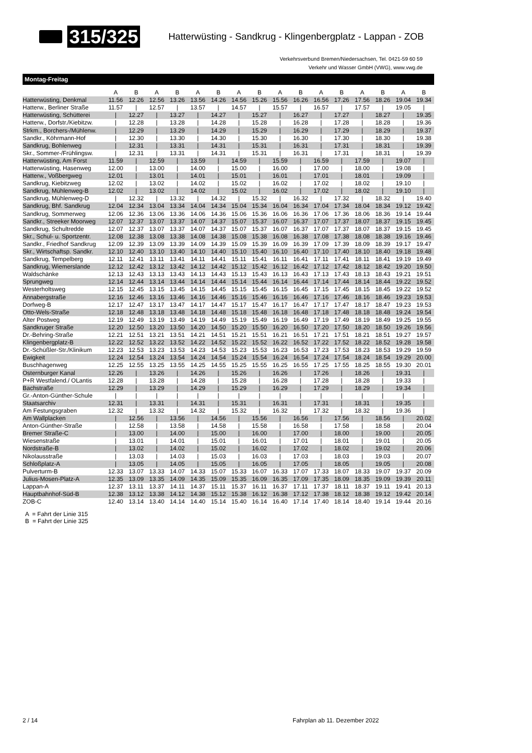315/325 Hatterwüsting - Sandkrug - Klingenbergplatz - Lappan - ZOB
Verkehrsverbund Bremen/Niedersachsen, Tel. 0421-59 60 59
Verkehr und Wasser GmbH (VWG), www.vwg.de
Montag-Freitag
| | A | B | A | B | A | B | A | B | A | B | A | B | A | B | A | B |
| --- | --- | --- | --- | --- | --- | --- | --- | --- | --- | --- | --- | --- | --- | --- | --- | --- |
| Hatterwüsting, Denkmal | 11.56 | 12.26 | 12.56 | 13.26 | 13.56 | 14.26 | 14.56 | 15.26 | 15.56 | 16.26 | 16.56 | 17.26 | 17.56 | 18.26 | 19.04 | 19.34 |
| Hatterw., Berliner Straße | 11.57 | / | 12.57 | / | 13.57 | / | 14.57 | / | 15.57 | / | 16.57 | / | 17.57 | / | 19.05 | / |
| Hatterwüsting, Schütterei | / | 12.27 | / | 13.27 | / | 14.27 | / | 15.27 | / | 16.27 | / | 17.27 | / | 18.27 | / | 19.35 |
| Hatterw., Dorfstr./Kiebitzw. | / | 12.28 | / | 13.28 | / | 14.28 | / | 15.28 | / | 16.28 | / | 17.28 | / | 18.28 | / | 19.36 |
| Strkm., Borchers-/Mühlenw. | / | 12.29 | / | 13.29 | / | 14.29 | / | 15.29 | / | 16.29 | / | 17.29 | / | 18.29 | / | 19.37 |
| Sandkr., Köhrmann-Hof | / | 12.30 | / | 13.30 | / | 14.30 | / | 15.30 | / | 16.30 | / | 17.30 | / | 18.30 | / | 19.38 |
| Sandkrug, Bohlenweg | / | 12.31 | / | 13.31 | / | 14.31 | / | 15.31 | / | 16.31 | / | 17.31 | / | 18.31 | / | 19.39 |
| Skr., Sommer-/Frühlingsw. | / | 12.31 | / | 13.31 | / | 14.31 | / | 15.31 | / | 16.31 | / | 17.31 | / | 18.31 | / | 19.39 |
| Hatterwüsting, Am Forst | 11.59 | / | 12.59 | / | 13.59 | / | 14.59 | / | 15.59 | / | 16.59 | / | 17.59 | / | 19.07 | / |
| Hatterwüsting, Hasenweg | 12.00 | / | 13.00 | / | 14.00 | / | 15.00 | / | 16.00 | / | 17.00 | / | 18.00 | / | 19.08 | / |
| Hatterw., Voßbergweg | 12.01 | / | 13.01 | / | 14.01 | / | 15.01 | / | 16.01 | / | 17.01 | / | 18.01 | / | 19.09 | / |
| Sandkrug, Kiebitzweg | 12.02 | / | 13.02 | / | 14.02 | / | 15.02 | / | 16.02 | / | 17.02 | / | 18.02 | / | 19.10 | / |
| Sandkrug, Mühlenweg-B | 12.02 | / | 13.02 | / | 14.02 | / | 15.02 | / | 16.02 | / | 17.02 | / | 18.02 | / | 19.10 | / |
| Sandkrug, Mühlenweg-D | / | 12.32 | / | 13.32 | / | 14.32 | / | 15.32 | / | 16.32 | / | 17.32 | / | 18.32 | / | 19.40 |
| Sandkrug, Bhf. Sandkrug | 12.04 | 12.34 | 13.04 | 13.34 | 14.04 | 14.34 | 15.04 | 15.34 | 16.04 | 16.34 | 17.04 | 17.34 | 18.04 | 18.34 | 19.12 | 19.42 |
| Sandkrug, Sommerweg | 12.06 | 12.36 | 13.06 | 13.36 | 14.06 | 14.36 | 15.06 | 15.36 | 16.06 | 16.36 | 17.06 | 17.36 | 18.06 | 18.36 | 19.14 | 19.44 |
| Sandkr., Streeker Moorweg | 12.07 | 12.37 | 13.07 | 13.37 | 14.07 | 14.37 | 15.07 | 15.37 | 16.07 | 16.37 | 17.07 | 17.37 | 18.07 | 18.37 | 19.15 | 19.45 |
| Sandkrug, Schultredde | 12.07 | 12.37 | 13.07 | 13.37 | 14.07 | 14.37 | 15.07 | 15.37 | 16.07 | 16.37 | 17.07 | 17.37 | 18.07 | 18.37 | 19.15 | 19.45 |
| Skr., Schul- u. Sportzentr. | 12.08 | 12.38 | 13.08 | 13.38 | 14.08 | 14.38 | 15.08 | 15.38 | 16.08 | 16.38 | 17.08 | 17.38 | 18.08 | 18.38 | 19.16 | 19.46 |
| Sandkr., Friedhof Sandkrug | 12.09 | 12.39 | 13.09 | 13.39 | 14.09 | 14.39 | 15.09 | 15.39 | 16.09 | 16.39 | 17.09 | 17.39 | 18.09 | 18.39 | 19.17 | 19.47 |
| Skr., Wirtschaftsp. Sandkr. | 12.10 | 12.40 | 13.10 | 13.40 | 14.10 | 14.40 | 15.10 | 15.40 | 16.10 | 16.40 | 17.10 | 17.40 | 18.10 | 18.40 | 19.18 | 19.48 |
| Sandkrug, Tempelberg | 12.11 | 12.41 | 13.11 | 13.41 | 14.11 | 14.41 | 15.11 | 15.41 | 16.11 | 16.41 | 17.11 | 17.41 | 18.11 | 18.41 | 19.19 | 19.49 |
| Sandkrug, Wiemerslande | 12.12 | 12.42 | 13.12 | 13.42 | 14.12 | 14.42 | 15.12 | 15.42 | 16.12 | 16.42 | 17.12 | 17.42 | 18.12 | 18.42 | 19.20 | 19.50 |
| Waldschänke | 12.13 | 12.43 | 13.13 | 13.43 | 14.13 | 14.43 | 15.13 | 15.43 | 16.13 | 16.43 | 17.13 | 17.43 | 18.13 | 18.43 | 19.21 | 19.51 |
| Sprungweg | 12.14 | 12.44 | 13.14 | 13.44 | 14.14 | 14.44 | 15.14 | 15.44 | 16.14 | 16.44 | 17.14 | 17.44 | 18.14 | 18.44 | 19.22 | 19.52 |
| Westerholtsweg | 12.15 | 12.45 | 13.15 | 13.45 | 14.15 | 14.45 | 15.15 | 15.45 | 16.15 | 16.45 | 17.15 | 17.45 | 18.15 | 18.45 | 19.22 | 19.52 |
| Annabergstraße | 12.16 | 12.46 | 13.16 | 13.46 | 14.16 | 14.46 | 15.16 | 15.46 | 16.16 | 16.46 | 17.16 | 17.46 | 18.16 | 18.46 | 19.23 | 19.53 |
| Dorfweg-B | 12.17 | 12.47 | 13.17 | 13.47 | 14.17 | 14.47 | 15.17 | 15.47 | 16.17 | 16.47 | 17.17 | 17.47 | 18.17 | 18.47 | 19.23 | 19.53 |
| Otto-Wels-Straße | 12.18 | 12.48 | 13.18 | 13.48 | 14.18 | 14.48 | 15.18 | 15.48 | 16.18 | 16.48 | 17.18 | 17.48 | 18.18 | 18.48 | 19.24 | 19.54 |
| Alter Postweg | 12.19 | 12.49 | 13.19 | 13.49 | 14.19 | 14.49 | 15.19 | 15.49 | 16.19 | 16.49 | 17.19 | 17.49 | 18.19 | 18.49 | 19.25 | 19.55 |
| Sandkruger Straße | 12.20 | 12.50 | 13.20 | 13.50 | 14.20 | 14.50 | 15.20 | 15.50 | 16.20 | 16.50 | 17.20 | 17.50 | 18.20 | 18.50 | 19.26 | 19.56 |
| Dr.-Behring-Straße | 12.21 | 12.51 | 13.21 | 13.51 | 14.21 | 14.51 | 15.21 | 15.51 | 16.21 | 16.51 | 17.21 | 17.51 | 18.21 | 18.51 | 19.27 | 19.57 |
| Klingenbergplatz-B | 12.22 | 12.52 | 13.22 | 13.52 | 14.22 | 14.52 | 15.22 | 15.52 | 16.22 | 16.52 | 17.22 | 17.52 | 18.22 | 18.52 | 19.28 | 19.58 |
| Dr.-Schüßler-Str./Klinikum | 12.23 | 12.53 | 13.23 | 13.53 | 14.23 | 14.53 | 15.23 | 15.53 | 16.23 | 16.53 | 17.23 | 17.53 | 18.23 | 18.53 | 19.29 | 19.59 |
| Ewigkeit | 12.24 | 12.54 | 13.24 | 13.54 | 14.24 | 14.54 | 15.24 | 15.54 | 16.24 | 16.54 | 17.24 | 17.54 | 18.24 | 18.54 | 19.29 | 20.00 |
| Buschhagenweg | 12.25 | 12.55 | 13.25 | 13.55 | 14.25 | 14.55 | 15.25 | 15.55 | 16.25 | 16.55 | 17.25 | 17.55 | 18.25 | 18.55 | 19.30 | 20.01 |
| Osternburger Kanal | 12.26 | / | 13.26 | / | 14.26 | / | 15.26 | / | 16.26 | / | 17.26 | / | 18.26 | / | 19.31 | / |
| P+R Westfalend./ OLantis | 12.28 | / | 13.28 | / | 14.28 | / | 15.28 | / | 16.28 | / | 17.28 | / | 18.28 | / | 19.33 | / |
| Bachstraße | 12.29 | / | 13.29 | / | 14.29 | / | 15.29 | / | 16.29 | / | 17.29 | / | 18.29 | / | 19.34 | / |
| Gr.-Anton-Günther-Schule | / | / | / | / | / | / | / | / | / | / | / | / | / | / | / | / |
| Staatsarchiv | 12.31 | / | 13.31 | / | 14.31 | / | 15.31 | / | 16.31 | / | 17.31 | / | 18.31 | / | 19.35 | / |
| Am Festungsgraben | 12.32 | / | 13.32 | / | 14.32 | / | 15.32 | / | 16.32 | / | 17.32 | / | 18.32 | / | 19.36 | / |
| Am Wallplacken | / | 12.56 | / | 13.56 | / | 14.56 | / | 15.56 | / | 16.56 | / | 17.56 | / | 18.56 | / | 20.02 |
| Anton-Günther-Straße | / | 12.58 | / | 13.58 | / | 14.58 | / | 15.58 | / | 16.58 | / | 17.58 | / | 18.58 | / | 20.04 |
| Bremer Straße-C | / | 13.00 | / | 14.00 | / | 15.00 | / | 16.00 | / | 17.00 | / | 18.00 | / | 19.00 | / | 20.05 |
| Wiesenstraße | / | 13.01 | / | 14.01 | / | 15.01 | / | 16.01 | / | 17.01 | / | 18.01 | / | 19.01 | / | 20.05 |
| Nordstraße-B | / | 13.02 | / | 14.02 | / | 15.02 | / | 16.02 | / | 17.02 | / | 18.02 | / | 19.02 | / | 20.06 |
| Nikolausstraße | / | 13.03 | / | 14.03 | / | 15.03 | / | 16.03 | / | 17.03 | / | 18.03 | / | 19.03 | / | 20.07 |
| Schloßplatz-A | / | 13.05 | / | 14.05 | / | 15.05 | / | 16.05 | / | 17.05 | / | 18.05 | / | 19.05 | / | 20.08 |
| Pulverturm-B | 12.33 | 13.07 | 13.33 | 14.07 | 14.33 | 15.07 | 15.33 | 16.07 | 16.33 | 17.07 | 17.33 | 18.07 | 18.33 | 19.07 | 19.37 | 20.09 |
| Julius-Mosen-Platz-A | 12.35 | 13.09 | 13.35 | 14.09 | 14.35 | 15.09 | 15.35 | 16.09 | 16.35 | 17.09 | 17.35 | 18.09 | 18.35 | 19.09 | 19.39 | 20.11 |
| Lappan-A | 12.37 | 13.11 | 13.37 | 14.11 | 14.37 | 15.11 | 15.37 | 16.11 | 16.37 | 17.11 | 17.37 | 18.11 | 18.37 | 19.11 | 19.41 | 20.13 |
| Hauptbahnhof-Süd-B | 12.38 | 13.12 | 13.38 | 14.12 | 14.38 | 15.12 | 15.38 | 16.12 | 16.38 | 17.12 | 17.38 | 18.12 | 18.38 | 19.12 | 19.42 | 20.14 |
| ZOB-C | 12.40 | 13.14 | 13.40 | 14.14 | 14.40 | 15.14 | 15.40 | 16.14 | 16.40 | 17.14 | 17.40 | 18.14 | 18.40 | 19.14 | 19.44 | 20.16 |
A = Fahrt der Linie 315
B = Fahrt der Linie 325
2 / 14 Fahrplan ab 11. Dezember 2022